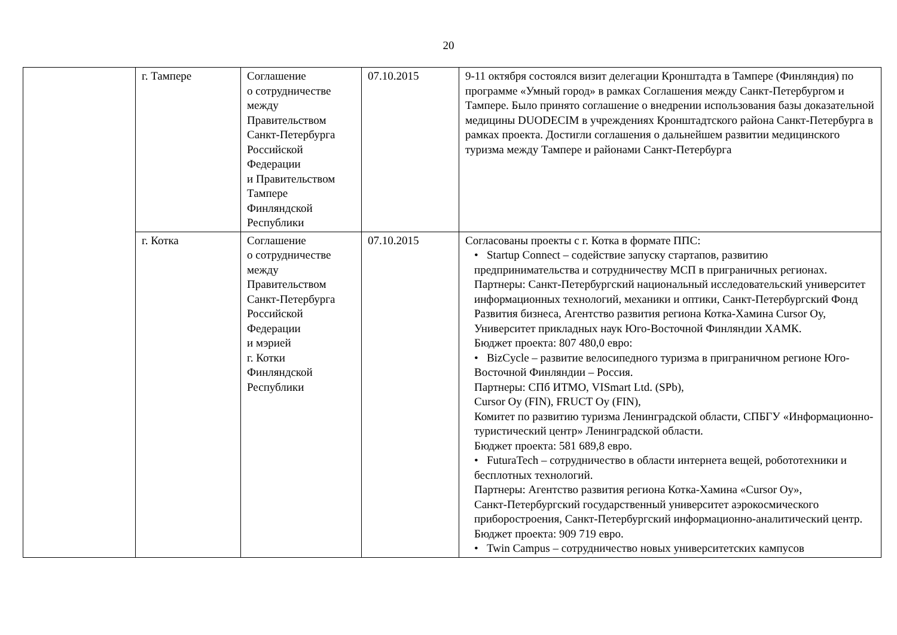20
| | г. Тампере | Соглашение о сотрудничестве между Правительством Санкт-Петербурга Российской Федерации и Правительством Тампере Финляндской Республики | 07.10.2015 | 9-11 октября состоялся визит делегации Кронштадта в Тампере (Финляндия) по программе «Умный город» в рамках Соглашения между Санкт-Петербургом и Тампере. Было принято соглашение о внедрении использования базы доказательной медицины DUODECIM в учреждениях Кронштадтского района Санкт-Петербурга в рамках проекта. Достигли соглашения о дальнейшем развитии медицинского туризма между Тампере и районами Санкт-Петербурга |
| | г. Котка | Соглашение о сотрудничестве между Правительством Санкт-Петербурга Российской Федерации и мэрией г. Котки Финляндской Республики | 07.10.2015 | Согласованы проекты с г. Котка в формате ППС: • Startup Connect – содействие запуску стартапов, развитию предпринимательства и сотрудничеству МСП в приграничных регионах. Партнеры: Санкт-Петербургский национальный исследовательский университет информационных технологий, механики и оптики, Санкт-Петербургский Фонд Развития бизнеса, Агентство развития региона Котка-Хамина Cursor Oy, Университет прикладных наук Юго-Восточной Финляндии ХАМК. Бюджет проекта: 807 480,0 евро: • BizCycle – развитие велосипедного туризма в приграничном регионе Юго-Восточной Финляндии – Россия. Партнеры: СПб ИТМО, VISmart Ltd. (SPb), Cursor Oy (FIN), FRUCT Oy (FIN), Комитет по развитию туризма Ленинградской области, СПБГУ «Информационно- туристический центр» Ленинградской области. Бюджет проекта: 581 689,8 евро. • FuturaTech – сотрудничество в области интернета вещей, робототехники и бесплотных технологий. Партнеры: Агентство развития региона Котка-Хамина «Cursor Oy», Санкт-Петербургский государственный университет аэрокосмического приборостроения, Санкт-Петербургский информационно-аналитический центр. Бюджет проекта: 909 719 евро. • Twin Campus – сотрудничество новых университетских кампусов |